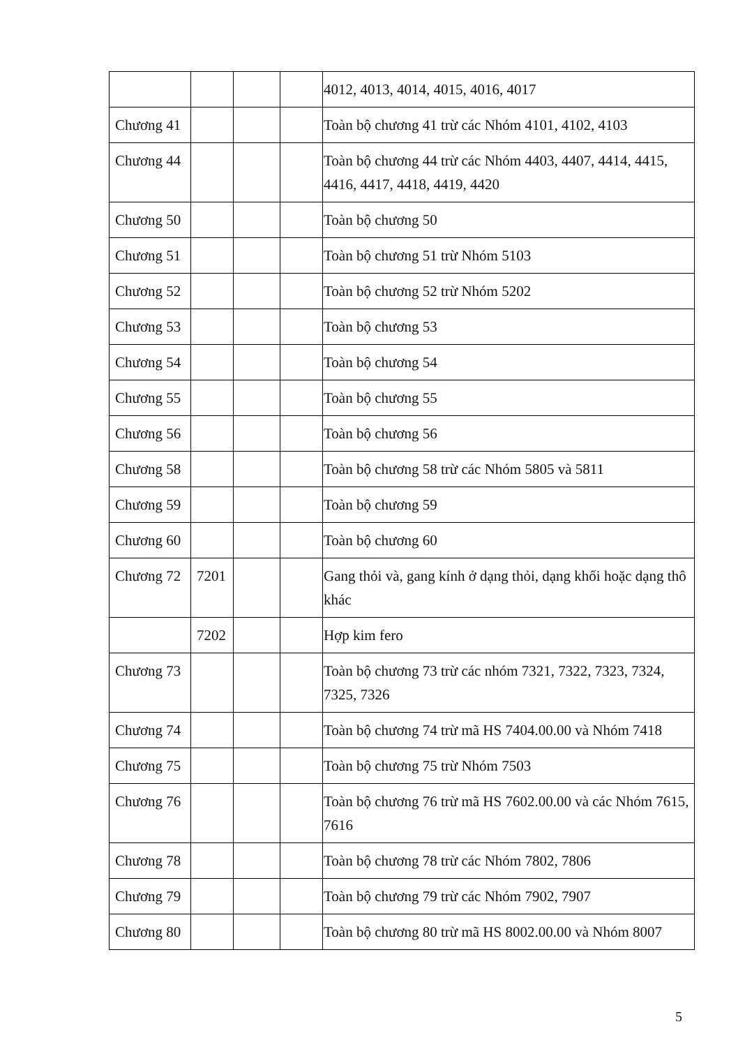| | | | | 4012, 4013, 4014, 4015, 4016, 4017 |
| Chương 41 | | | | Toàn bộ chương 41 trừ các Nhóm 4101, 4102, 4103 |
| Chương 44 | | | | Toàn bộ chương 44 trừ các Nhóm 4403, 4407, 4414, 4415, 4416, 4417, 4418, 4419, 4420 |
| Chương 50 | | | | Toàn bộ chương 50 |
| Chương 51 | | | | Toàn bộ chương 51 trừ Nhóm 5103 |
| Chương 52 | | | | Toàn bộ chương 52 trừ Nhóm 5202 |
| Chương 53 | | | | Toàn bộ chương 53 |
| Chương 54 | | | | Toàn bộ chương 54 |
| Chương 55 | | | | Toàn bộ chương 55 |
| Chương 56 | | | | Toàn bộ chương 56 |
| Chương 58 | | | | Toàn bộ chương 58 trừ các Nhóm 5805 và 5811 |
| Chương 59 | | | | Toàn bộ chương 59 |
| Chương 60 | | | | Toàn bộ chương 60 |
| Chương 72 | 7201 | | | Gang thỏi và, gang kính ở dạng thỏi, dạng khối hoặc dạng thô khác |
| | 7202 | | | Hợp kim fero |
| Chương 73 | | | | Toàn bộ chương 73 trừ các nhóm 7321, 7322, 7323, 7324, 7325, 7326 |
| Chương 74 | | | | Toàn bộ chương 74 trừ mã HS 7404.00.00 và Nhóm 7418 |
| Chương 75 | | | | Toàn bộ chương 75 trừ Nhóm 7503 |
| Chương 76 | | | | Toàn bộ chương 76 trừ mã HS 7602.00.00 và các Nhóm 7615, 7616 |
| Chương 78 | | | | Toàn bộ chương 78 trừ các Nhóm 7802, 7806 |
| Chương 79 | | | | Toàn bộ chương 79 trừ các Nhóm 7902, 7907 |
| Chương 80 | | | | Toàn bộ chương 80 trừ mã HS 8002.00.00 và Nhóm 8007 |
5